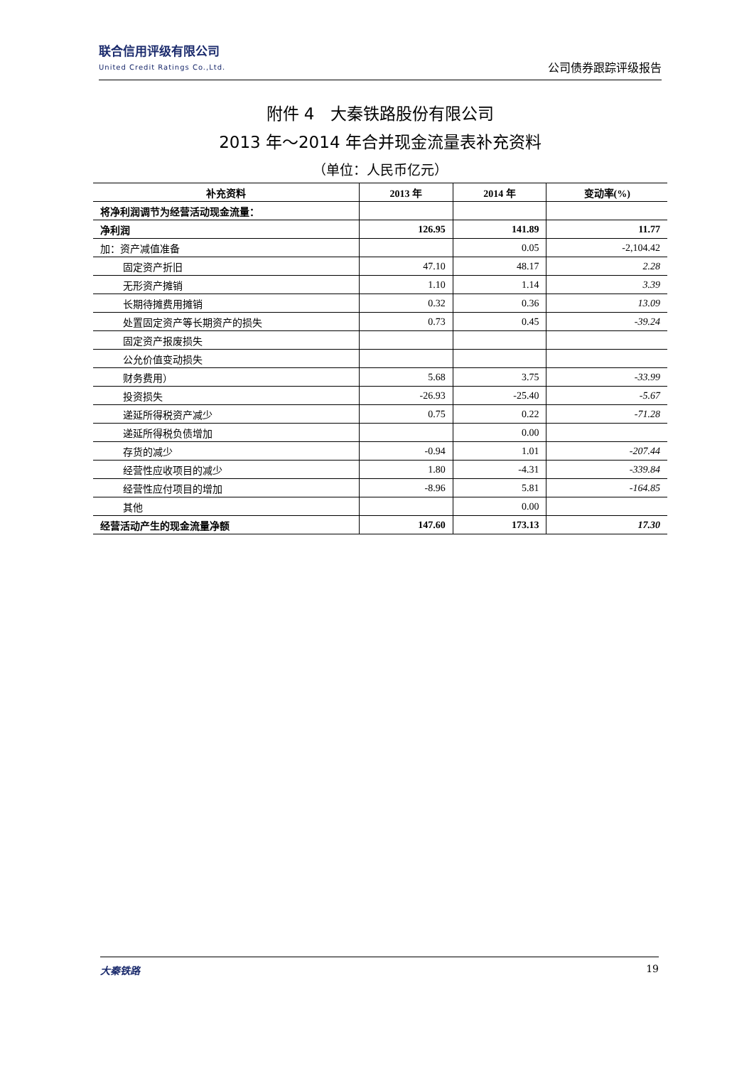联合信用评级有限公司
United Credit Ratings Co.,Ltd.
公司债券跟踪评级报告
附件 4　大秦铁路股份有限公司
2013 年～2014 年合并现金流量表补充资料
（单位：人民币亿元）
| 补充资料 | 2013 年 | 2014 年 | 变动率(%) |
| --- | --- | --- | --- |
| 将净利润调节为经营活动现金流量： | | | |
| 净利润 | 126.95 | 141.89 | 11.77 |
| 加：资产减值准备 | | 0.05 | -2,104.42 |
| 固定资产折旧 | 47.10 | 48.17 | 2.28 |
| 无形资产摊销 | 1.10 | 1.14 | 3.39 |
| 长期待摊费用摊销 | 0.32 | 0.36 | 13.09 |
| 处置固定资产等长期资产的损失 | 0.73 | 0.45 | -39.24 |
| 固定资产报废损失 | | | |
| 公允价值变动损失 | | | |
| 财务费用） | 5.68 | 3.75 | -33.99 |
| 投资损失 | -26.93 | -25.40 | -5.67 |
| 递延所得税资产减少 | 0.75 | 0.22 | -71.28 |
| 递延所得税负债增加 | | 0.00 | |
| 存货的减少 | -0.94 | 1.01 | -207.44 |
| 经营性应收项目的减少 | 1.80 | -4.31 | -339.84 |
| 经营性应付项目的增加 | -8.96 | 5.81 | -164.85 |
| 其他 | | 0.00 | |
| 经营活动产生的现金流量净额 | 147.60 | 173.13 | 17.30 |
大秦铁路 19